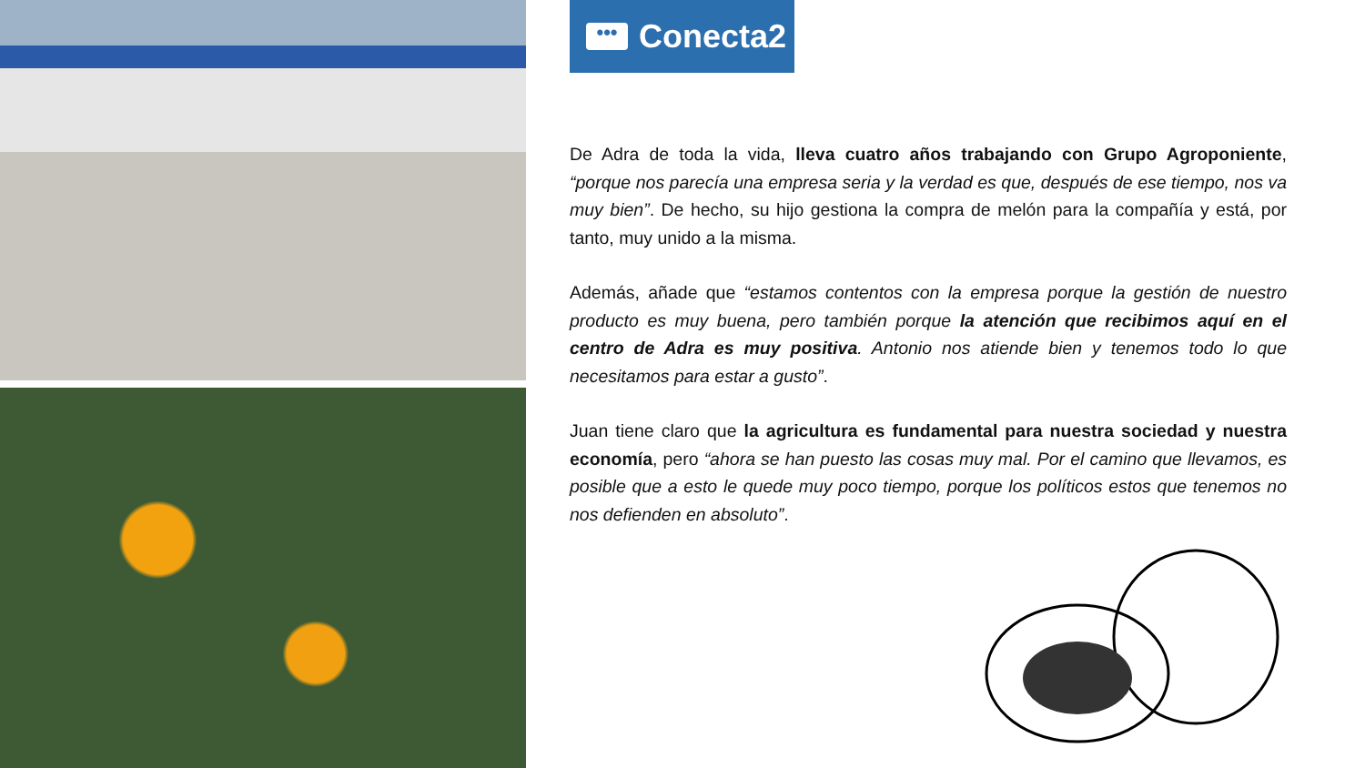•••
Conecta2
De Adra de toda la vida, lleva cuatro años trabajando con Grupo Agroponiente, “porque nos parecía una empresa seria y la verdad es que, después de ese tiempo, nos va muy bien”. De hecho, su hijo gestiona la compra de melón para la compañía y está, por tanto, muy unido a la misma.
Además, añade que “estamos contentos con la empresa porque la gestión de nuestro producto es muy buena, pero también porque la atención que recibimos aquí en el centro de Adra es muy positiva. Antonio nos atiende bien y tenemos todo lo que necesitamos para estar a gusto”.
Juan tiene claro que la agricultura es fundamental para nuestra sociedad y nuestra economía, pero “ahora se han puesto las cosas muy mal. Por el camino que llevamos, es posible que a esto le quede muy poco tiempo, porque los políticos estos que tenemos no nos defienden en absoluto”.